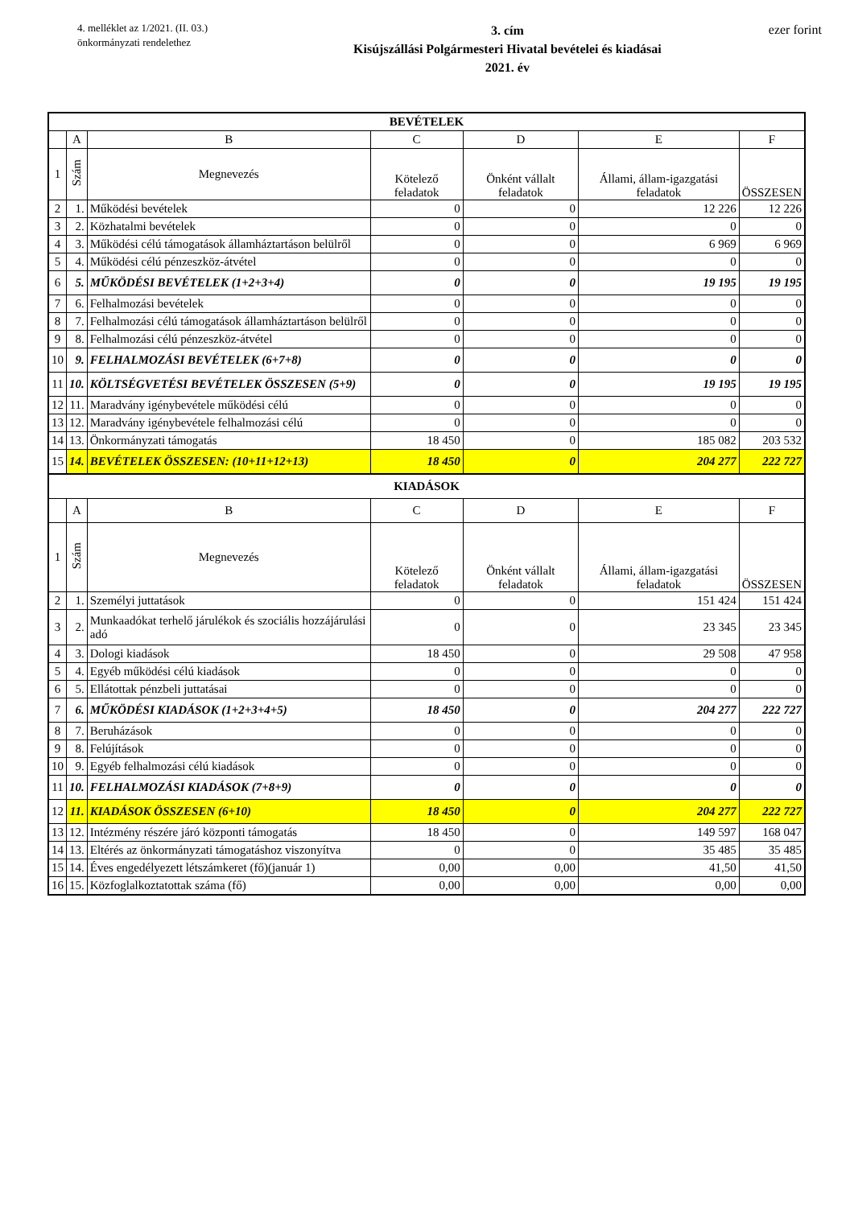4. melléklet az 1/2021. (II. 03.)
önkormányzati rendelethez
3. cím
Kisújszállási Polgármesteri Hivatal bevételei és kiadásai
2021. év
ezer forint
| BEVÉTELEK | | | | | | |
| --- | --- | --- | --- | --- | --- | --- |
| | A | B | C | D | E | F |
| 1 | Szám | Megnevezés | Kötelező feladatok | Önként vállalt feladatok | Állami, állam-igazgatási feladatok | ÖSSZESEN |
| 2 | 1. | Működési bevételek | 0 | 0 | 12 226 | 12 226 |
| 3 | 2. | Közhatalmi bevételek | 0 | 0 | 0 | 0 |
| 4 | 3. | Működési célú támogatások államháztartáson belülről | 0 | 0 | 6 969 | 6 969 |
| 5 | 4. | Működési célú pénzeszköz-átvétel | 0 | 0 | 0 | 0 |
| 6 | 5. | MŰKÖDÉSI BEVÉTELEK (1+2+3+4) | 0 | 0 | 19 195 | 19 195 |
| 7 | 6. | Felhalmozási bevételek | 0 | 0 | 0 | 0 |
| 8 | 7. | Felhalmozási célú támogatások államháztartáson belülről | 0 | 0 | 0 | 0 |
| 9 | 8. | Felhalmozási célú pénzeszköz-átvétel | 0 | 0 | 0 | 0 |
| 10 | 9. | FELHALMOZÁSI BEVÉTELEK (6+7+8) | 0 | 0 | 0 | 0 |
| 11 | 10. | KÖLTSÉGVETÉSI BEVÉTELEK ÖSSZESEN (5+9) | 0 | 0 | 19 195 | 19 195 |
| 12 | 11. | Maradvány igénybevétele működési célú | 0 | 0 | 0 | 0 |
| 13 | 12. | Maradvány igénybevétele felhalmozási célú | 0 | 0 | 0 | 0 |
| 14 | 13. | Önkormányzati támogatás | 18 450 | 0 | 185 082 | 203 532 |
| 15 | 14. | BEVÉTELEK ÖSSZESEN: (10+11+12+13) | 18 450 | 0 | 204 277 | 222 727 |
| KIADÁSOK | | | | | | |
| | A | B | C | D | E | F |
| 1 | Szám | Megnevezés | Kötelező feladatok | Önként vállalt feladatok | Állami, állam-igazgatási feladatok | ÖSSZESEN |
| 2 | 1. | Személyi juttatások | 0 | 0 | 151 424 | 151 424 |
| 3 | 2. | Munkaadókat terhelő járulékok és szociális hozzájárulási adó | 0 | 0 | 23 345 | 23 345 |
| 4 | 3. | Dologi kiadások | 18 450 | 0 | 29 508 | 47 958 |
| 5 | 4. | Egyéb működési célú kiadások | 0 | 0 | 0 | 0 |
| 6 | 5. | Ellátottak pénzbeli juttatásai | 0 | 0 | 0 | 0 |
| 7 | 6. | MŰKÖDÉSI KIADÁSOK (1+2+3+4+5) | 18 450 | 0 | 204 277 | 222 727 |
| 8 | 7. | Beruházások | 0 | 0 | 0 | 0 |
| 9 | 8. | Felújítások | 0 | 0 | 0 | 0 |
| 10 | 9. | Egyéb felhalmozási célú kiadások | 0 | 0 | 0 | 0 |
| 11 | 10. | FELHALMOZÁSI KIADÁSOK (7+8+9) | 0 | 0 | 0 | 0 |
| 12 | 11. | KIADÁSOK ÖSSZESEN (6+10) | 18 450 | 0 | 204 277 | 222 727 |
| 13 | 12. | Intézmény részére járó központi támogatás | 18 450 | 0 | 149 597 | 168 047 |
| 14 | 13. | Eltérés az önkormányzati támogatáshoz viszonyítva | 0 | 0 | 35 485 | 35 485 |
| 15 | 14. | Éves engedélyezett létszámkeret (fő)(január 1) | 0,00 | 0,00 | 41,50 | 41,50 |
| 16 | 15. | Közfoglalkoztatottak száma (fő) | 0,00 | 0,00 | 0,00 | 0,00 |